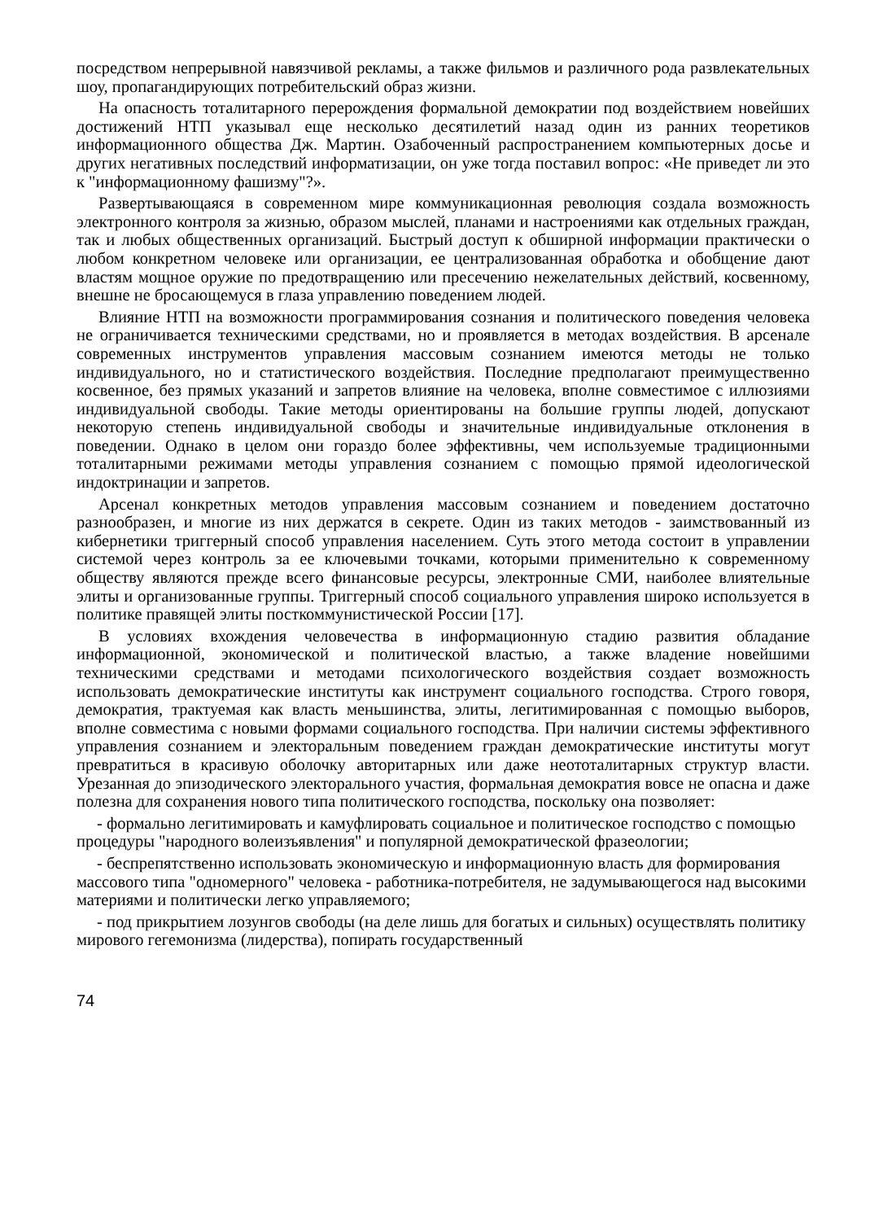посредством непрерывной навязчивой рекламы, а также фильмов и различного рода развлекательных шоу, пропагандирующих потребительский образ жизни.
На опасность тоталитарного перерождения формальной демократии под воздействием новейших достижений НТП указывал еще несколько десятилетий назад один из ранних теоретиков информационного общества Дж. Мартин. Озабоченный распространением компьютерных досье и других негативных последствий информатизации, он уже тогда поставил вопрос: «Не приведет ли это к "информационному фашизму"?».
Развертывающаяся в современном мире коммуникационная революция создала возможность электронного контроля за жизнью, образом мыслей, планами и настроениями как отдельных граждан, так и любых общественных организаций. Быстрый доступ к обширной информации практически о любом конкретном человеке или организации, ее централизованная обработка и обобщение дают властям мощное оружие по предотвращению или пресечению нежелательных действий, косвенному, внешне не бросающемуся в глаза управлению поведением людей.
Влияние НТП на возможности программирования сознания и политического поведения человека не ограничивается техническими средствами, но и проявляется в методах воздействия. В арсенале современных инструментов управления массовым сознанием имеются методы не только индивидуального, но и статистического воздействия. Последние предполагают преимущественно косвенное, без прямых указаний и запретов влияние на человека, вполне совместимое с иллюзиями индивидуальной свободы. Такие методы ориентированы на большие группы людей, допускают некоторую степень индивидуальной свободы и значительные индивидуальные отклонения в поведении. Однако в целом они гораздо более эффективны, чем используемые традиционными тоталитарными режимами методы управления сознанием с помощью прямой идеологической индоктринации и запретов.
Арсенал конкретных методов управления массовым сознанием и поведением достаточно разнообразен, и многие из них держатся в секрете. Один из таких методов - заимствованный из кибернетики триггерный способ управления населением. Суть этого метода состоит в управлении системой через контроль за ее ключевыми точками, которыми применительно к современному обществу являются прежде всего финансовые ресурсы, электронные СМИ, наиболее влиятельные элиты и организованные группы. Триггерный способ социального управления широко используется в политике правящей элиты посткоммунистической России [17].
В условиях вхождения человечества в информационную стадию развития обладание информационной, экономической и политической властью, а также владение новейшими техническими средствами и методами психологического воздействия создает возможность использовать демократические институты как инструмент социального господства. Строго говоря, демократия, трактуемая как власть меньшинства, элиты, легитимированная с помощью выборов, вполне совместима с новыми формами социального господства. При наличии системы эффективного управления сознанием и электоральным поведением граждан демократические институты могут превратиться в красивую оболочку авторитарных или даже неототалитарных структур власти. Урезанная до эпизодического электорального участия, формальная демократия вовсе не опасна и даже полезна для сохранения нового типа политического господства, поскольку она позволяет:
- формально легитимировать и камуфлировать социальное и политическое господство с помощью процедуры "народного волеизъявления" и популярной демократической фразеологии;
- беспрепятственно использовать экономическую и информационную власть для формирования массового типа "одномерного" человека - работника-потребителя, не задумывающегося над высокими материями и политически легко управляемого;
- под прикрытием лозунгов свободы (на деле лишь для богатых и сильных) осуществлять политику мирового гегемонизма (лидерства), попирать государственный
74